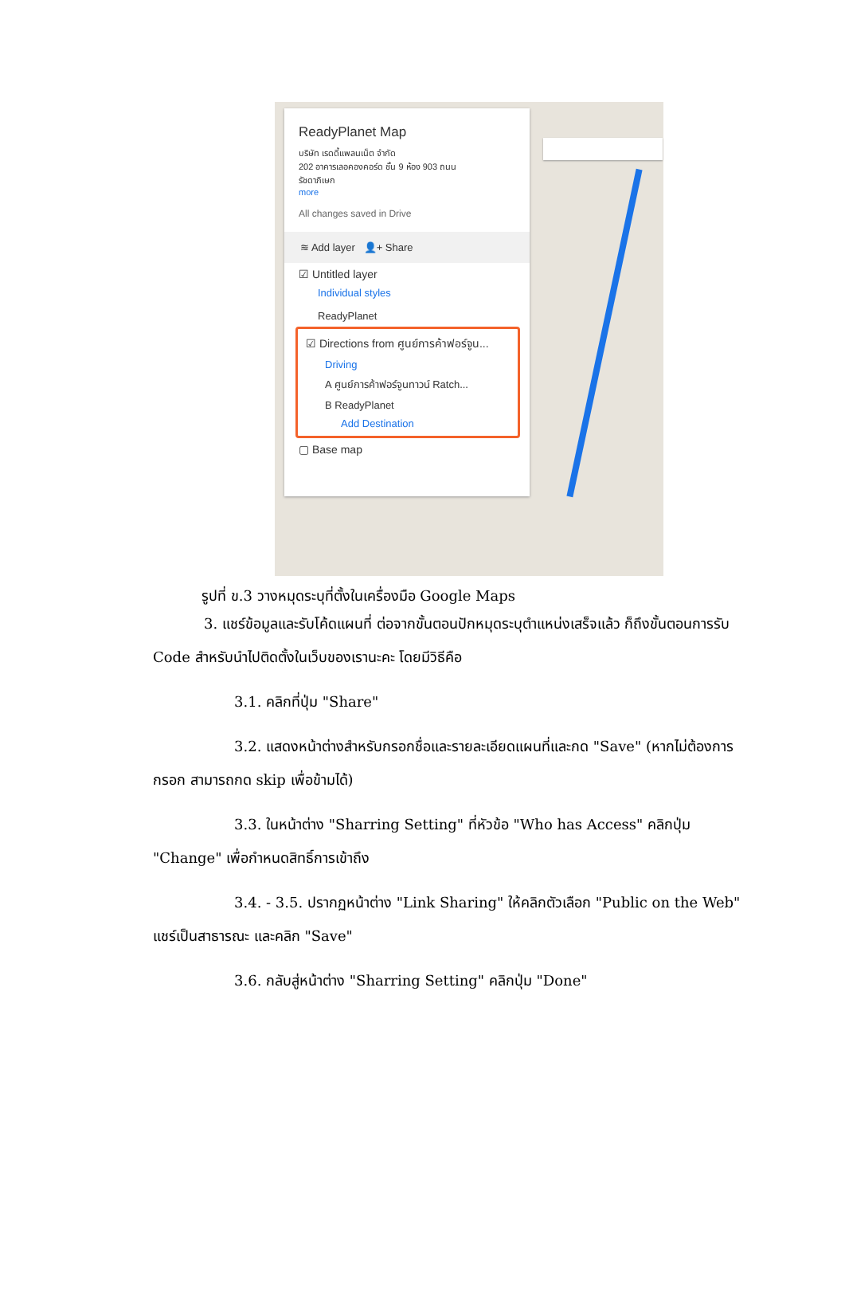ReadyPlanet Map
บริษัท เรดดี้แพลนเน็ต จำกัด
202 อาคารเลอคองคอร์ด ชั้น 9 ห้อง 903 ถนน
รัชดาภิเษก
more
All changes saved in Drive
≋ Add layer 👤+ Share
☑ Untitled layer
Individual styles
ReadyPlanet
☑ Directions from ศูนย์การค้าฟอร์จูน...
Driving
A ศูนย์การค้าฟอร์จูนทาวน์ Ratch...
B ReadyPlanet
Add Destination
▢ Base map
รูปที่ ข.3 วางหมุดระบุที่ตั้งในเครื่องมือ Google Maps
3. แชร์ข้อมูลและรับโค้ดแผนที่ ต่อจากขั้นตอนปักหมุดระบุตำแหน่งเสร็จแล้ว ก็ถึงขั้นตอนการรับ Code สำหรับนำไปติดตั้งในเว็บของเรานะคะ โดยมีวิธีคือ
3.1. คลิกที่ปุ่ม "Share"
3.2. แสดงหน้าต่างสำหรับกรอกชื่อและรายละเอียดแผนที่และกด "Save" (หากไม่ต้องการกรอก สามารถกด skip เพื่อข้ามได้)
3.3. ในหน้าต่าง "Sharring Setting" ที่หัวข้อ "Who has Access" คลิกปุ่ม "Change" เพื่อกำหนดสิทธิ์การเข้าถึง
3.4. - 3.5. ปรากฏหน้าต่าง "Link Sharing" ให้คลิกตัวเลือก "Public on the Web" แชร์เป็นสาธารณะ และคลิก "Save"
3.6. กลับสู่หน้าต่าง "Sharring Setting" คลิกปุ่ม "Done"